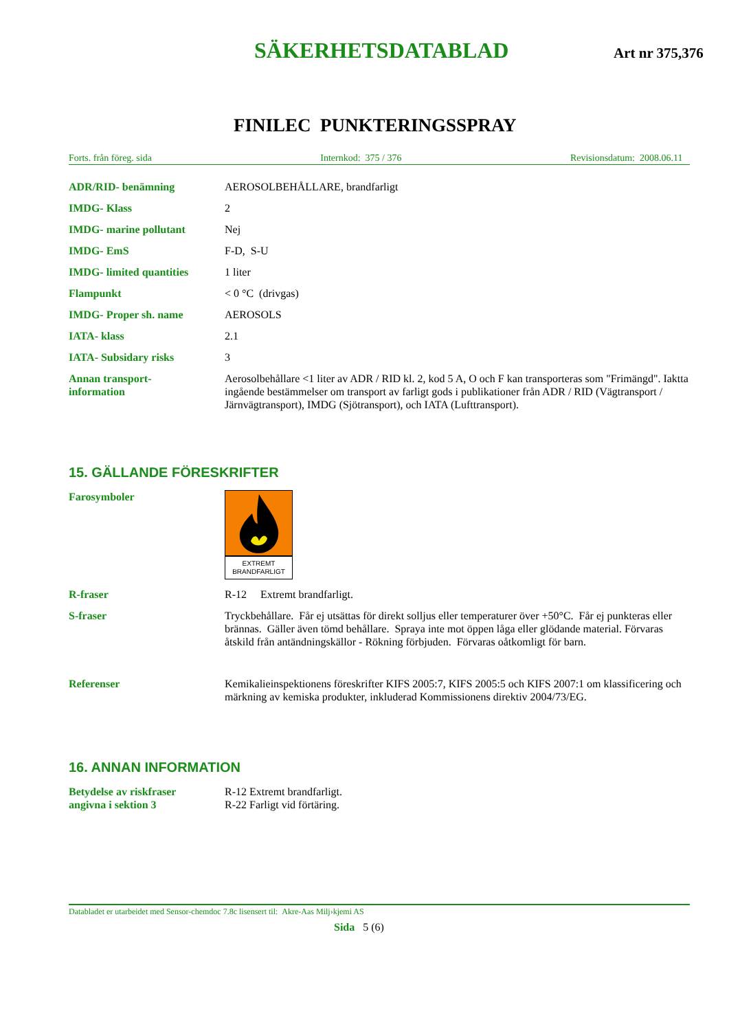SÄKERHETSDATABLAD Art nr 375,376
FINILEC PUNKTERINGSSPRAY
Forts. från föreg. sida Internkod: 375 / 376 Revisionsdatum: 2008.06.11
ADR/RID- benämning AEROSOLBEHÅLLARE, brandfarligt
IMDG- Klass 2
IMDG- marine pollutant Nej
IMDG- EmS F-D, S-U
IMDG- limited quantities
1 liter
Flampunkt < 0 °C (drivgas)
IMDG- Proper sh. name AEROSOLS
IATA- klass 2.1
IATA- Subsidary risks 3
Annan transport-
information
Aerosolbehållare <1 liter av ADR / RID kl. 2, kod 5 A, O och F kan transporteras som "Frimängd". Iaktta ingående bestämmelser om transport av farligt gods i publikationer från ADR / RID (Vägtransport / Järnvägtransport), IMDG (Sjötransport), och IATA (Lufttransport).
15. GÄLLANDE FÖRESKRIFTER
Farosymboler
EXTREMT
BRANDFARLIGT
R-fraser R-12 Extremt brandfarligt.
S-fraser Tryckbehållare. Får ej utsättas för direkt solljus eller temperaturer över +50°C. Får ej punkteras eller brännas. Gäller även tömd behållare. Spraya inte mot öppen låga eller glödande material. Förvaras åtskild från antändningskällor - Rökning förbjuden. Förvaras oåtkomligt för barn.
Referenser Kemikalieinspektionens föreskrifter KIFS 2005:7, KIFS 2005:5 och KIFS 2007:1 om klassificering och märkning av kemiska produkter, inkluderad Kommissionens direktiv 2004/73/EG.
16. ANNAN INFORMATION
Betydelse av riskfraser
angivna i sektion 3
R-12 Extremt brandfarligt.
R-22 Farligt vid förtäring.
Databladet er utarbeidet med Sensor-chemdoc 7.8c lisensert til: Akre-Aas Milj›kjemi AS
Sida 5 (6)